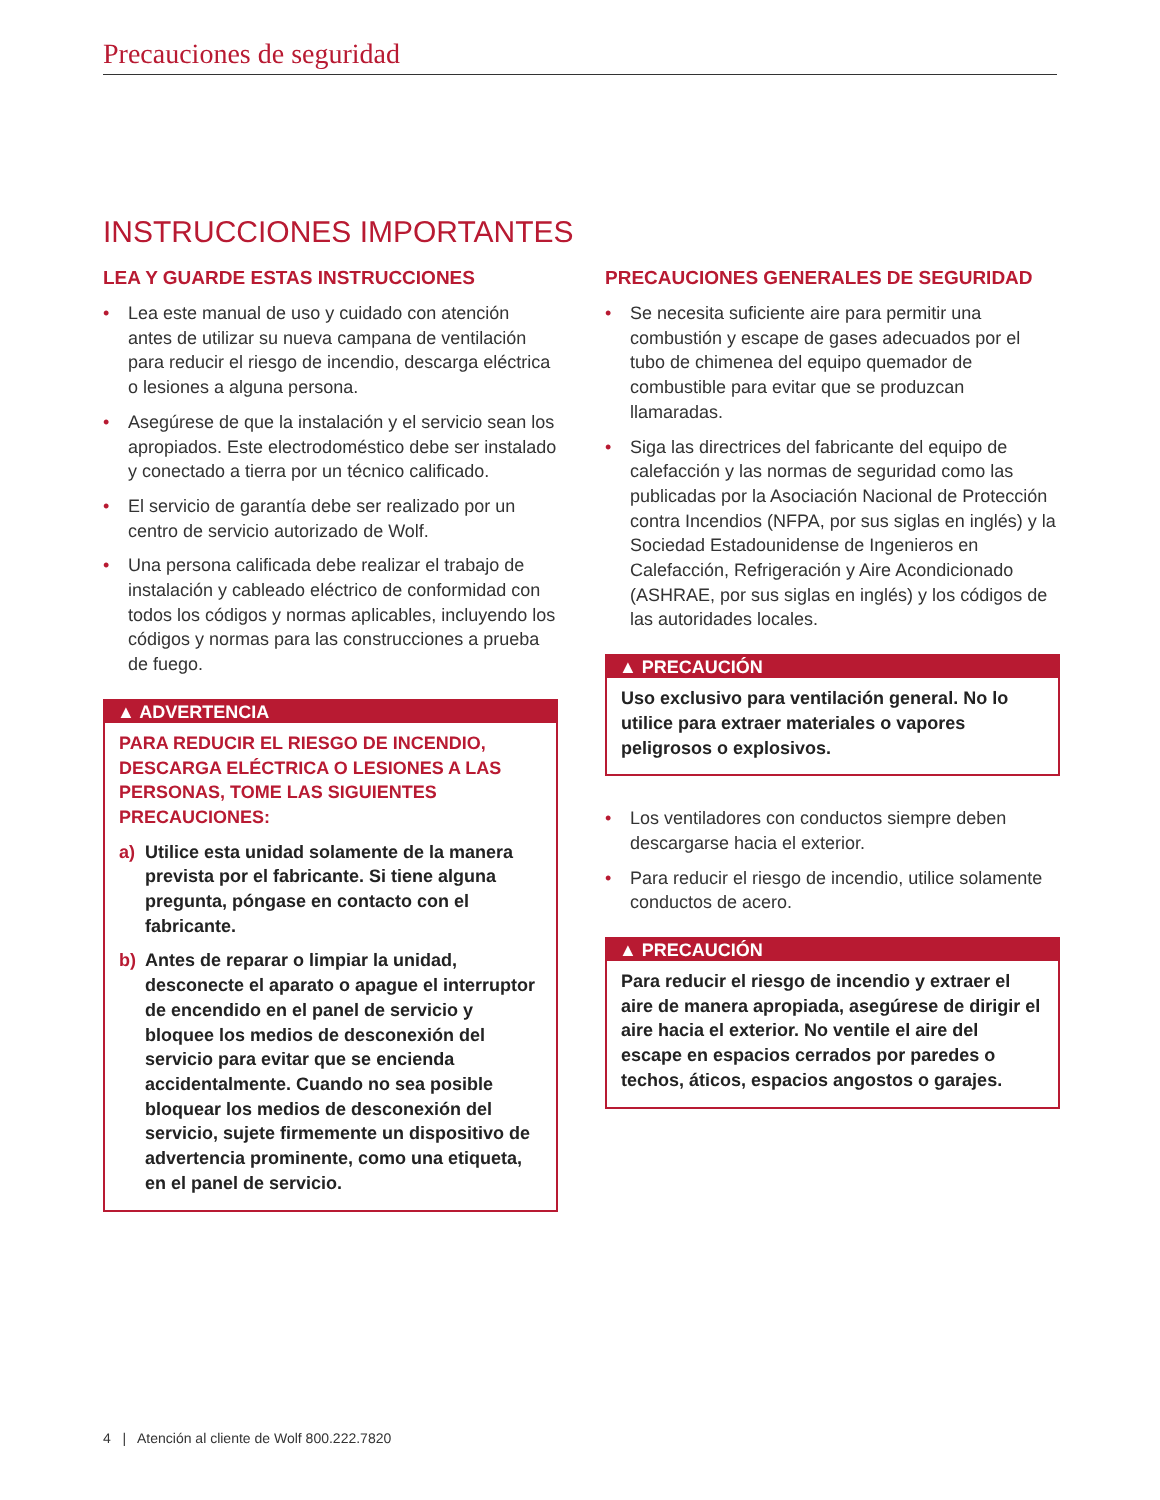Precauciones de seguridad
INSTRUCCIONES IMPORTANTES
LEA Y GUARDE ESTAS INSTRUCCIONES
• Lea este manual de uso y cuidado con aten­ción antes de utilizar su nueva campana de ventilación para reducir el riesgo de incendio, descarga eléctrica o lesiones a alguna persona.
• Asegúrese de que la instalación y el servicio sean los apropiados. Este electrodoméstico debe ser instalado y conectado a tierra por un técnico calificado.
• El servicio de garantía debe ser realizado por un centro de servicio autorizado de Wolf.
• Una persona calificada debe realizar el trabajo de instalación y cableado eléctrico de confor­midad con todos los códigos y normas aplica­bles, incluyendo los códigos y normas para las construcciones a prueba de fuego.
▲ ADVERTENCIA
PARA REDUCIR EL RIESGO DE INCENDIO, DESCARGA ELÉCTRICA O LESIONES A LAS PERSONAS, TOME LAS SIGUIENTES PRECAUCIONES:
a) Utilice esta unidad solamente de la manera prevista por el fabricante. Si tiene alguna pregunta, póngase en contacto con el fabricante.
b) Antes de reparar o limpiar la unidad, desconecte el aparato o apague el inter­ruptor de encendido en el panel de ser­vicio y bloquee los medios de desconexión del servicio para evitar que se encienda accidentalmente. Cuando no sea posible bloquear los medios de desconexión del servicio, sujete firmemente un disposi­tivo de advertencia prominente, como una etiqueta, en el panel de servicio.
PRECAUCIONES GENERALES DE SEGURIDAD
• Se necesita suficiente aire para permitir una combustión y escape de gases adecuados por el tubo de chimenea del equipo quemador de combustible para evitar que se produzcan llamaradas.
• Siga las directrices del fabricante del equipo de calefacción y las normas de seguridad como las publicadas por la Asociación Nacional de Protección contra Incendios (NFPA, por sus siglas en inglés) y la Sociedad Estadounidense de Ingenieros en Calefacción, Refrigeración y Aire Acondicionado (ASHRAE, por sus siglas en inglés) y los códigos de las autoridades locales.
▲ PRECAUCIÓN
Uso exclusivo para ventilación general. No lo utilice para extraer materiales o vapores peligrosos o explosivos.
• Los ventiladores con conductos siempre deben descargarse hacia el exterior.
• Para reducir el riesgo de incendio, utilice sola­mente conductos de acero.
▲ PRECAUCIÓN
Para reducir el riesgo de incendio y extraer el aire de manera apropiada, asegúrese de dirigir el aire hacia el exterior. No ventile el aire del escape en espacios cerrados por paredes o techos, áticos, espacios angostos o garajes.
4 | Atención al cliente de Wolf 800.222.7820